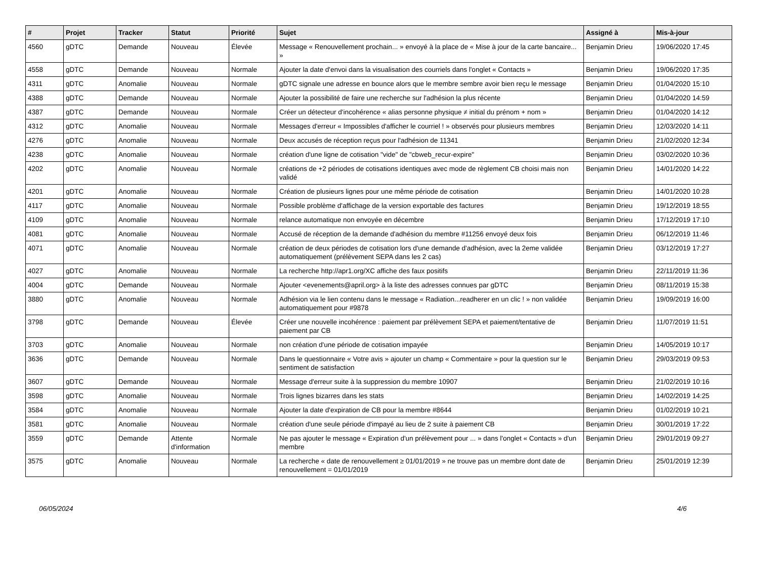| # | Projet | Tracker | Statut | Priorité | Sujet | Assigné à | Mis-à-jour |
| --- | --- | --- | --- | --- | --- | --- | --- |
| 4560 | gDTC | Demande | Nouveau | Élevée | Message « Renouvellement prochain... » envoyé à la place de « Mise à jour de la carte bancaire... » | Benjamin Drieu | 19/06/2020 17:45 |
| 4558 | gDTC | Demande | Nouveau | Normale | Ajouter la date d'envoi dans la visualisation des courriels dans l'onglet « Contacts » | Benjamin Drieu | 19/06/2020 17:35 |
| 4311 | gDTC | Anomalie | Nouveau | Normale | gDTC signale une adresse en bounce alors que le membre sembre avoir bien reçu le message | Benjamin Drieu | 01/04/2020 15:10 |
| 4388 | gDTC | Demande | Nouveau | Normale | Ajouter la possibilité de faire une recherche sur l'adhésion la plus récente | Benjamin Drieu | 01/04/2020 14:59 |
| 4387 | gDTC | Demande | Nouveau | Normale | Créer un détecteur d'incohérence « alias personne physique ≠ initial du prénom + nom » | Benjamin Drieu | 01/04/2020 14:12 |
| 4312 | gDTC | Anomalie | Nouveau | Normale | Messages d'erreur « Impossibles d'afficher le courriel ! » observés pour plusieurs membres | Benjamin Drieu | 12/03/2020 14:11 |
| 4276 | gDTC | Anomalie | Nouveau | Normale | Deux accusés de réception reçus pour l'adhésion de 11341 | Benjamin Drieu | 21/02/2020 12:34 |
| 4238 | gDTC | Anomalie | Nouveau | Normale | création d'une ligne de cotisation "vide" de "cbweb_recur-expire" | Benjamin Drieu | 03/02/2020 10:36 |
| 4202 | gDTC | Anomalie | Nouveau | Normale | créations de +2 périodes de cotisations identiques avec mode de règlement CB choisi mais non validé | Benjamin Drieu | 14/01/2020 14:22 |
| 4201 | gDTC | Anomalie | Nouveau | Normale | Création de plusieurs lignes pour une même période de cotisation | Benjamin Drieu | 14/01/2020 10:28 |
| 4117 | gDTC | Anomalie | Nouveau | Normale | Possible problème d'affichage de la version exportable des factures | Benjamin Drieu | 19/12/2019 18:55 |
| 4109 | gDTC | Anomalie | Nouveau | Normale | relance automatique non envoyée en décembre | Benjamin Drieu | 17/12/2019 17:10 |
| 4081 | gDTC | Anomalie | Nouveau | Normale | Accusé de réception de la demande d'adhésion du membre #11256 envoyé deux fois | Benjamin Drieu | 06/12/2019 11:46 |
| 4071 | gDTC | Anomalie | Nouveau | Normale | création de deux périodes de cotisation lors d'une demande d'adhésion, avec la 2eme validée automatiquement (prélèvement SEPA dans les 2 cas) | Benjamin Drieu | 03/12/2019 17:27 |
| 4027 | gDTC | Anomalie | Nouveau | Normale | La recherche http://apr1.org/XC affiche des faux positifs | Benjamin Drieu | 22/11/2019 11:36 |
| 4004 | gDTC | Demande | Nouveau | Normale | Ajouter <evenements@april.org> à la liste des adresses connues par gDTC | Benjamin Drieu | 08/11/2019 15:38 |
| 3880 | gDTC | Anomalie | Nouveau | Normale | Adhésion via le lien contenu dans le message « Radiation...readherer en un clic ! » non validée automatiquement pour #9878 | Benjamin Drieu | 19/09/2019 16:00 |
| 3798 | gDTC | Demande | Nouveau | Élevée | Créer une nouvelle incohérence : paiement par prélèvement SEPA et paiement/tentative de paiement par CB | Benjamin Drieu | 11/07/2019 11:51 |
| 3703 | gDTC | Anomalie | Nouveau | Normale | non création d'une période de cotisation impayée | Benjamin Drieu | 14/05/2019 10:17 |
| 3636 | gDTC | Demande | Nouveau | Normale | Dans le questionnaire « Votre avis » ajouter un champ « Commentaire » pour la question sur le sentiment de satisfaction | Benjamin Drieu | 29/03/2019 09:53 |
| 3607 | gDTC | Demande | Nouveau | Normale | Message d'erreur suite à la suppression du membre 10907 | Benjamin Drieu | 21/02/2019 10:16 |
| 3598 | gDTC | Anomalie | Nouveau | Normale | Trois lignes bizarres dans les stats | Benjamin Drieu | 14/02/2019 14:25 |
| 3584 | gDTC | Anomalie | Nouveau | Normale | Ajouter la date d'expiration de CB pour la membre #8644 | Benjamin Drieu | 01/02/2019 10:21 |
| 3581 | gDTC | Anomalie | Nouveau | Normale | création d'une seule période d'impayé au lieu de 2 suite à paiement CB | Benjamin Drieu | 30/01/2019 17:22 |
| 3559 | gDTC | Demande | Attente d'information | Normale | Ne pas ajouter le message « Expiration d'un prélèvement pour ... » dans l'onglet « Contacts » d'un membre | Benjamin Drieu | 29/01/2019 09:27 |
| 3575 | gDTC | Anomalie | Nouveau | Normale | La recherche « date de renouvellement ≥ 01/01/2019 » ne trouve pas un membre dont date de renouvellement = 01/01/2019 | Benjamin Drieu | 25/01/2019 12:39 |
06/05/2024 4/6